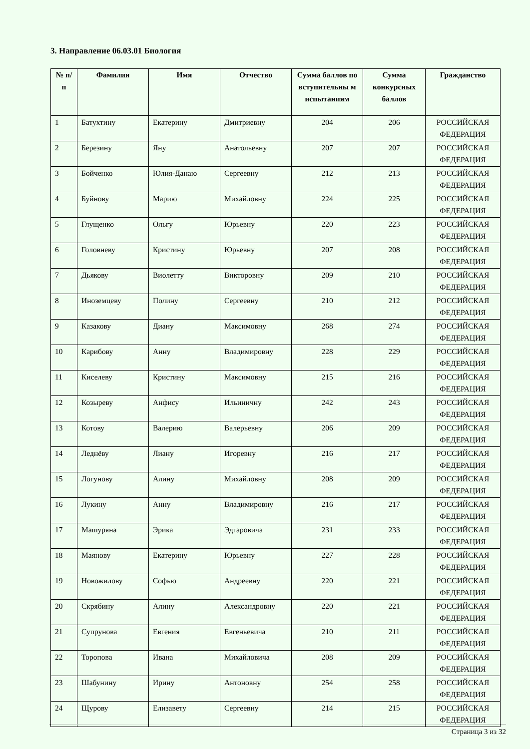3. Направление 06.03.01 Биология
| № п/п | Фамилия | Имя | Отчество | Сумма баллов по вступительны м испытаниям | Сумма конкурсных баллов | Гражданство |
| --- | --- | --- | --- | --- | --- | --- |
| 1 | Батухтину | Екатерину | Дмитриевну | 204 | 206 | РОССИЙСКАЯ ФЕДЕРАЦИЯ |
| 2 | Березину | Яну | Анатольевну | 207 | 207 | РОССИЙСКАЯ ФЕДЕРАЦИЯ |
| 3 | Бойченко | Юлия-Данаю | Сергеевну | 212 | 213 | РОССИЙСКАЯ ФЕДЕРАЦИЯ |
| 4 | Буйнову | Марию | Михайловну | 224 | 225 | РОССИЙСКАЯ ФЕДЕРАЦИЯ |
| 5 | Глущенко | Ольгу | Юрьевну | 220 | 223 | РОССИЙСКАЯ ФЕДЕРАЦИЯ |
| 6 | Головневу | Кристину | Юрьевну | 207 | 208 | РОССИЙСКАЯ ФЕДЕРАЦИЯ |
| 7 | Дьякову | Виолетту | Викторовну | 209 | 210 | РОССИЙСКАЯ ФЕДЕРАЦИЯ |
| 8 | Иноземцеву | Полину | Сергеевну | 210 | 212 | РОССИЙСКАЯ ФЕДЕРАЦИЯ |
| 9 | Казакову | Диану | Максимовну | 268 | 274 | РОССИЙСКАЯ ФЕДЕРАЦИЯ |
| 10 | Карибову | Анну | Владимировну | 228 | 229 | РОССИЙСКАЯ ФЕДЕРАЦИЯ |
| 11 | Киселеву | Кристину | Максимовну | 215 | 216 | РОССИЙСКАЯ ФЕДЕРАЦИЯ |
| 12 | Козыреву | Анфису | Ильиничну | 242 | 243 | РОССИЙСКАЯ ФЕДЕРАЦИЯ |
| 13 | Котову | Валерию | Валерьевну | 206 | 209 | РОССИЙСКАЯ ФЕДЕРАЦИЯ |
| 14 | Леднёву | Лиану | Игоревну | 216 | 217 | РОССИЙСКАЯ ФЕДЕРАЦИЯ |
| 15 | Логунову | Алину | Михайловну | 208 | 209 | РОССИЙСКАЯ ФЕДЕРАЦИЯ |
| 16 | Лукину | Анну | Владимировну | 216 | 217 | РОССИЙСКАЯ ФЕДЕРАЦИЯ |
| 17 | Машуряна | Эрика | Эдгаровича | 231 | 233 | РОССИЙСКАЯ ФЕДЕРАЦИЯ |
| 18 | Маянову | Екатерину | Юрьевну | 227 | 228 | РОССИЙСКАЯ ФЕДЕРАЦИЯ |
| 19 | Новожилову | Софью | Андреевну | 220 | 221 | РОССИЙСКАЯ ФЕДЕРАЦИЯ |
| 20 | Скрябину | Алину | Александровну | 220 | 221 | РОССИЙСКАЯ ФЕДЕРАЦИЯ |
| 21 | Супрунова | Евгения | Евгеньевича | 210 | 211 | РОССИЙСКАЯ ФЕДЕРАЦИЯ |
| 22 | Торопова | Ивана | Михайловича | 208 | 209 | РОССИЙСКАЯ ФЕДЕРАЦИЯ |
| 23 | Шабунину | Ирину | Антоновну | 254 | 258 | РОССИЙСКАЯ ФЕДЕРАЦИЯ |
| 24 | Щурову | Елизавету | Сергеевну | 214 | 215 | РОССИЙСКАЯ ФЕДЕРАЦИЯ |
Страница 3 из 32